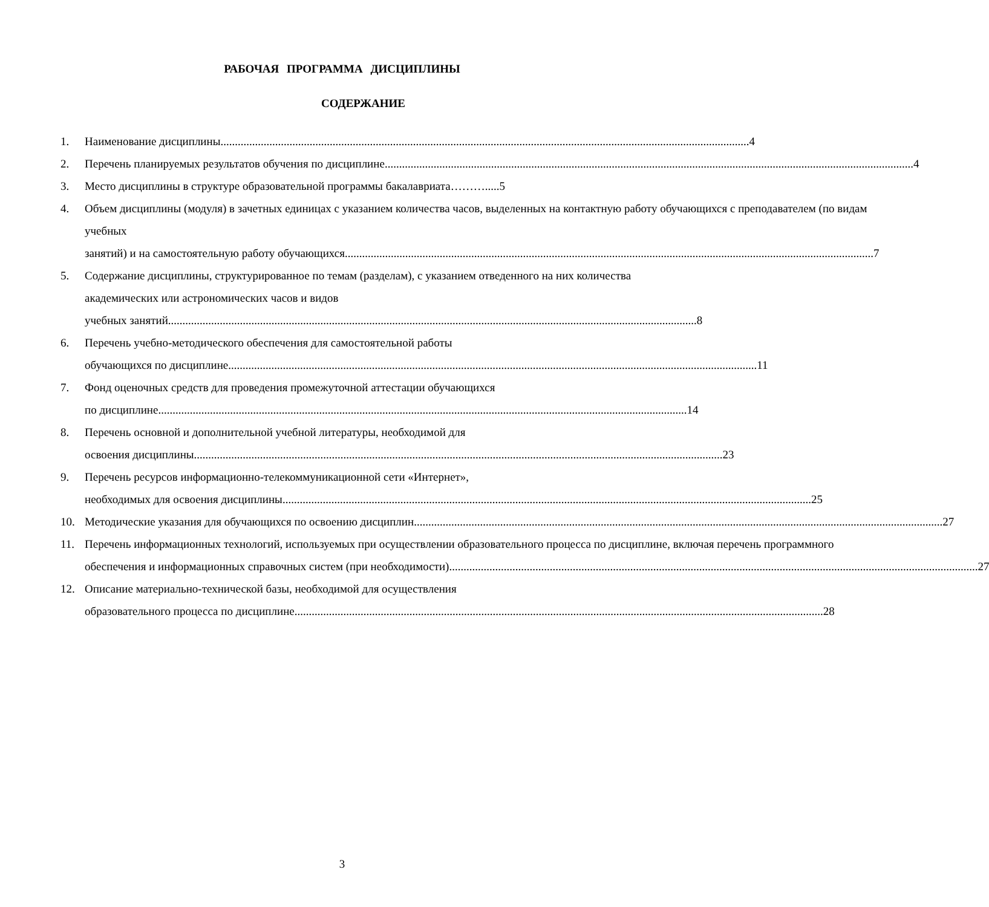РАБОЧАЯ ПРОГРАММА ДИСЦИПЛИНЫ
СОДЕРЖАНИЕ
1. Наименование дисциплины 4
2. Перечень планируемых результатов обучения по дисциплине 4
3. Место дисциплины в структуре образовательной программы бакалавриата……….....5
4. Объем дисциплины (модуля) в зачетных единицах с указанием количества часов, выделенных на контактную работу обучающихся с преподавателем (по видам учебных
занятий) и на самостоятельную работу обучающихся 7
5. Содержание дисциплины, структурированное по темам (разделам), с указанием отведенного на них количества академических или астрономических часов и видов
учебных занятий 8
6. Перечень учебно-методического обеспечения для самостоятельной работы
обучающихся по дисциплине 11
7. Фонд оценочных средств для проведения промежуточной аттестации обучающихся
по дисциплине 14
8. Перечень основной и дополнительной учебной литературы, необходимой для
освоения дисциплины 23
9. Перечень ресурсов информационно-телекоммуникационной сети «Интернет»,
необходимых для освоения дисциплины 25
10. Методические указания для обучающихся по освоению дисциплин 27
11. Перечень информационных технологий, используемых при осуществлении образовательного процесса по дисциплине, включая перечень программного
обеспечения и информационных справочных систем (при необходимости) 27
12. Описание материально-технической базы, необходимой для осуществления
образовательного процесса по дисциплине 28
3